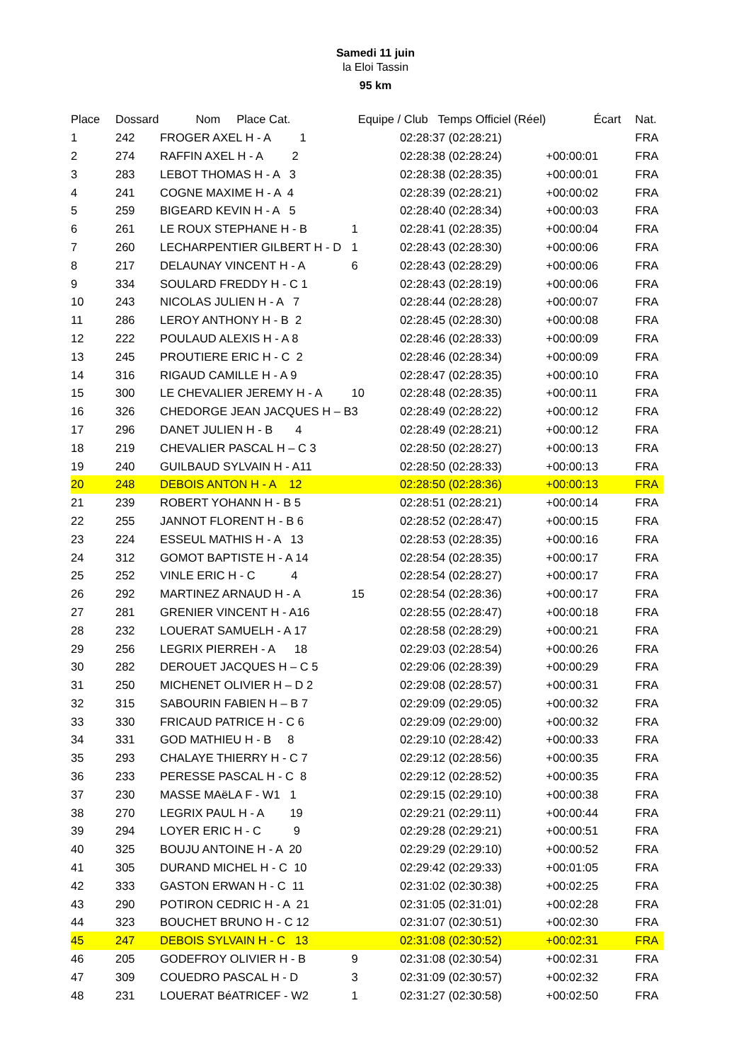Samedi 11 juin
la Eloi Tassin
95 km
| Place | Dossard | Nom Place Cat. | Equipe / Club Temps Officiel (Réel) | | Écart | Nat. |
| --- | --- | --- | --- | --- | --- | --- |
| 1 | 242 | FROGER AXEL H - A 1 | | 02:28:37 (02:28:21) | | FRA |
| 2 | 274 | RAFFIN AXEL H - A 2 | | 02:28:38 (02:28:24) | +00:00:01 | FRA |
| 3 | 283 | LEBOT THOMAS H - A 3 | | 02:28:38 (02:28:35) | +00:00:01 | FRA |
| 4 | 241 | COGNE MAXIME H - A 4 | | 02:28:39 (02:28:21) | +00:00:02 | FRA |
| 5 | 259 | BIGEARD KEVIN H - A 5 | | 02:28:40 (02:28:34) | +00:00:03 | FRA |
| 6 | 261 | LE ROUX STEPHANE H - B | 1 | 02:28:41 (02:28:35) | +00:00:04 | FRA |
| 7 | 260 | LECHARPENTIER GILBERT H - D | 1 | 02:28:43 (02:28:30) | +00:00:06 | FRA |
| 8 | 217 | DELAUNAY VINCENT H - A | 6 | 02:28:43 (02:28:29) | +00:00:06 | FRA |
| 9 | 334 | SOULARD FREDDY H - C 1 | | 02:28:43 (02:28:19) | +00:00:06 | FRA |
| 10 | 243 | NICOLAS JULIEN H - A 7 | | 02:28:44 (02:28:28) | +00:00:07 | FRA |
| 11 | 286 | LEROY ANTHONY H - B 2 | | 02:28:45 (02:28:30) | +00:00:08 | FRA |
| 12 | 222 | POULAUD ALEXIS H - A 8 | | 02:28:46 (02:28:33) | +00:00:09 | FRA |
| 13 | 245 | PROUTIERE ERIC H - C 2 | | 02:28:46 (02:28:34) | +00:00:09 | FRA |
| 14 | 316 | RIGAUD CAMILLE H - A 9 | | 02:28:47 (02:28:35) | +00:00:10 | FRA |
| 15 | 300 | LE CHEVALIER JEREMY H - A | 10 | 02:28:48 (02:28:35) | +00:00:11 | FRA |
| 16 | 326 | CHEDORGE JEAN JACQUES H – B | 3 | 02:28:49 (02:28:22) | +00:00:12 | FRA |
| 17 | 296 | DANET JULIEN H - B 4 | | 02:28:49 (02:28:21) | +00:00:12 | FRA |
| 18 | 219 | CHEVALIER PASCAL H – C 3 | | 02:28:50 (02:28:27) | +00:00:13 | FRA |
| 19 | 240 | GUILBAUD SYLVAIN H - A11 | | 02:28:50 (02:28:33) | +00:00:13 | FRA |
| 20 | 248 | DEBOIS ANTON H - A 12 | | 02:28:50 (02:28:36) | +00:00:13 | FRA |
| 21 | 239 | ROBERT YOHANN H - B 5 | | 02:28:51 (02:28:21) | +00:00:14 | FRA |
| 22 | 255 | JANNOT FLORENT H - B 6 | | 02:28:52 (02:28:47) | +00:00:15 | FRA |
| 23 | 224 | ESSEUL MATHIS H - A 13 | | 02:28:53 (02:28:35) | +00:00:16 | FRA |
| 24 | 312 | GOMOT BAPTISTE H - A 14 | | 02:28:54 (02:28:35) | +00:00:17 | FRA |
| 25 | 252 | VINLE ERIC H - C 4 | | 02:28:54 (02:28:27) | +00:00:17 | FRA |
| 26 | 292 | MARTINEZ ARNAUD H - A | 15 | 02:28:54 (02:28:36) | +00:00:17 | FRA |
| 27 | 281 | GRENIER VINCENT H - A16 | | 02:28:55 (02:28:47) | +00:00:18 | FRA |
| 28 | 232 | LOUERAT SAMUELH - A 17 | | 02:28:58 (02:28:29) | +00:00:21 | FRA |
| 29 | 256 | LEGRIX PIERREH - A 18 | | 02:29:03 (02:28:54) | +00:00:26 | FRA |
| 30 | 282 | DEROUET JACQUES H – C 5 | | 02:29:06 (02:28:39) | +00:00:29 | FRA |
| 31 | 250 | MICHENET OLIVIER H – D 2 | | 02:29:08 (02:28:57) | +00:00:31 | FRA |
| 32 | 315 | SABOURIN FABIEN H – B 7 | | 02:29:09 (02:29:05) | +00:00:32 | FRA |
| 33 | 330 | FRICAUD PATRICE H - C 6 | | 02:29:09 (02:29:00) | +00:00:32 | FRA |
| 34 | 331 | GOD MATHIEU H - B 8 | | 02:29:10 (02:28:42) | +00:00:33 | FRA |
| 35 | 293 | CHALAYE THIERRY H - C 7 | | 02:29:12 (02:28:56) | +00:00:35 | FRA |
| 36 | 233 | PERESSE PASCAL H - C 8 | | 02:29:12 (02:28:52) | +00:00:35 | FRA |
| 37 | 230 | MASSE MAëLA F - W1 1 | | 02:29:15 (02:29:10) | +00:00:38 | FRA |
| 38 | 270 | LEGRIX PAUL H - A 19 | | 02:29:21 (02:29:11) | +00:00:44 | FRA |
| 39 | 294 | LOYER ERIC H - C 9 | | 02:29:28 (02:29:21) | +00:00:51 | FRA |
| 40 | 325 | BOUJU ANTOINE H - A 20 | | 02:29:29 (02:29:10) | +00:00:52 | FRA |
| 41 | 305 | DURAND MICHEL H - C 10 | | 02:29:42 (02:29:33) | +00:01:05 | FRA |
| 42 | 333 | GASTON ERWAN H - C 11 | | 02:31:02 (02:30:38) | +00:02:25 | FRA |
| 43 | 290 | POTIRON CEDRIC H - A 21 | | 02:31:05 (02:31:01) | +00:02:28 | FRA |
| 44 | 323 | BOUCHET BRUNO H - C 12 | | 02:31:07 (02:30:51) | +00:02:30 | FRA |
| 45 | 247 | DEBOIS SYLVAIN H - C 13 | | 02:31:08 (02:30:52) | +00:02:31 | FRA |
| 46 | 205 | GODEFROY OLIVIER H - B | 9 | 02:31:08 (02:30:54) | +00:02:31 | FRA |
| 47 | 309 | COUEDRO PASCAL H - D | 3 | 02:31:09 (02:30:57) | +00:02:32 | FRA |
| 48 | 231 | LOUERAT BéATRICEF - W2 | 1 | 02:31:27 (02:30:58) | +00:02:50 | FRA |